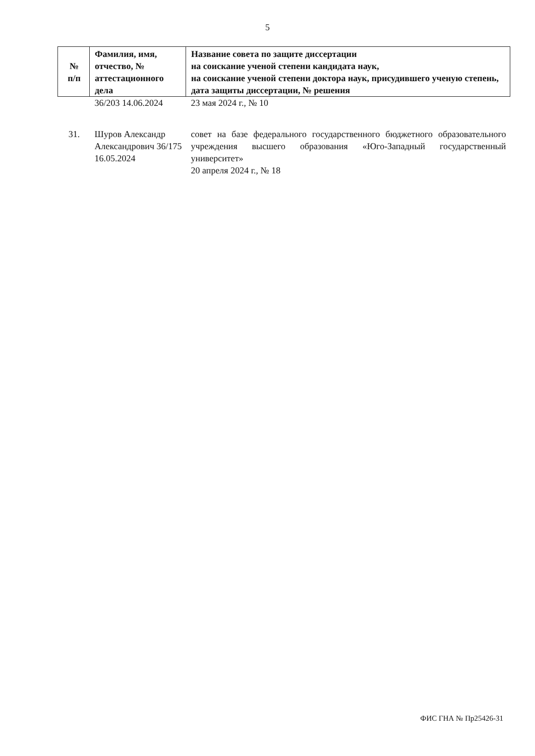5
| № п/п | Фамилия, имя, отчество, № аттестационного дела | Название совета по защите диссертации на соискание ученой степени кандидата наук, на соискание ученой степени доктора наук, присудившего ученую степень, дата защиты диссертации, № решения |
| --- | --- | --- |
| | 36/203 14.06.2024 | 23 мая 2024 г., № 10 |
| 31. | Шуров Александр Александрович 36/175 16.05.2024 | совет на базе федерального государственного бюджетного образовательного учреждения высшего образования «Юго-Западный государственный университет» 20 апреля 2024 г., № 18 |
ФИС ГНА № Пр25426-31